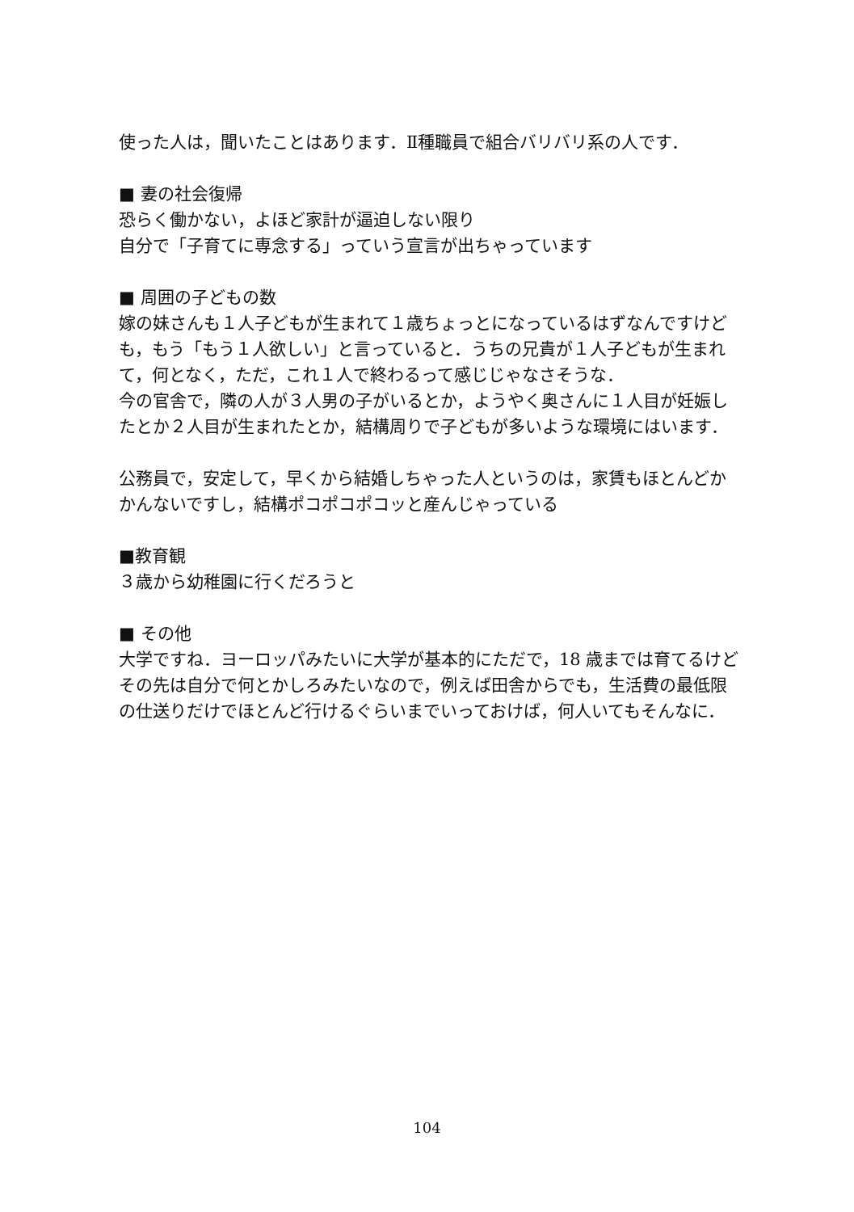使った人は，聞いたことはあります．Ⅱ種職員で組合バリバリ系の人です．
■ 妻の社会復帰
恐らく働かない，よほど家計が逼迫しない限り
自分で「子育てに専念する」っていう宣言が出ちゃっています
■ 周囲の子どもの数
嫁の妹さんも１人子どもが生まれて１歳ちょっとになっているはずなんですけども，もう「もう１人欲しい」と言っていると．うちの兄貴が１人子どもが生まれて，何となく，ただ，これ１人で終わるって感じじゃなさそうな．
今の官舎で，隣の人が３人男の子がいるとか，ようやく奥さんに１人目が妊娠したとか２人目が生まれたとか，結構周りで子どもが多いような環境にはいます．
公務員で，安定して，早くから結婚しちゃった人というのは，家賃もほとんどかかんないですし，結構ポコポコポコッと産んじゃっている
■教育観
３歳から幼稚園に行くだろうと
■ その他
大学ですね．ヨーロッパみたいに大学が基本的にただで，18 歳までは育てるけどその先は自分で何とかしろみたいなので，例えば田舎からでも，生活費の最低限の仕送りだけでほとんど行けるぐらいまでいっておけば，何人いてもそんなに．
104